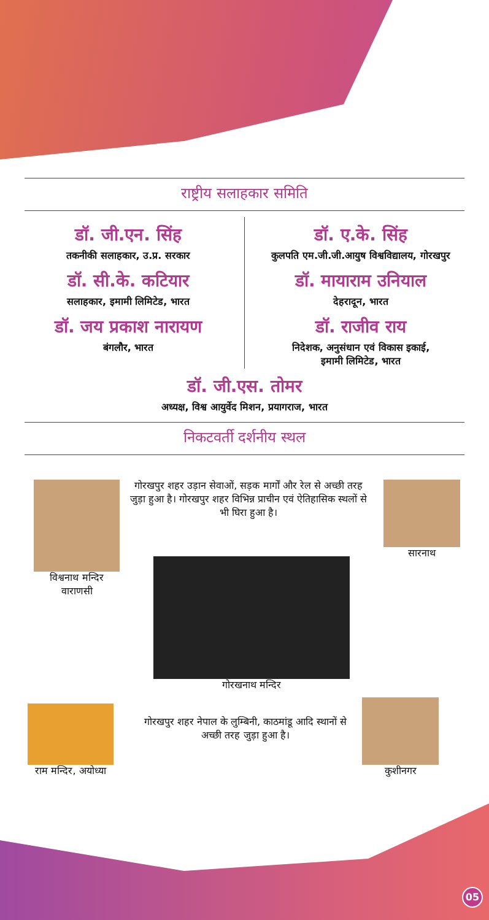राष्ट्रीय सलाहकार समिति
डॉ. जी.एन. सिंह
तकनीकी सलाहकार, उ.प्र. सरकार
डॉ. सी.के. कटियार
सलाहकार, इमामी लिमिटेड, भारत
डॉ. जय प्रकाश नारायण
बंगलौर, भारत
डॉ. ए.के. सिंह
कुलपति एम.जी.जी.आयुष विश्वविद्यालय, गोरखपुर
डॉ. मायाराम उनियाल
देहरादून, भारत
डॉ. राजीव राय
निदेशक, अनुसंधान एवं विकास इकाई,
इमामी लिमिटेड, भारत
डॉ. जी.एस. तोमर
अध्यक्ष, विश्व आयुर्वेद मिशन, प्रयागराज, भारत
निकटवर्ती दर्शनीय स्थल
विश्वनाथ मन्दिर
वाराणसी
गोरखपुर शहर उड़ान सेवाओं, सड़क मार्गों और रेल से अच्छी तरह जुड़ा हुआ है। गोरखपुर शहर विभिन्न प्राचीन एवं ऐतिहासिक स्थलों से भी घिरा हुआ है।
सारनाथ
गोरखनाथ मन्दिर
राम मन्दिर, अयोध्या
गोरखपुर शहर नेपाल के लुम्बिनी, काठमांडू आदि स्थानों से अच्छी तरह जुड़ा हुआ है।
कुशीनगर
05